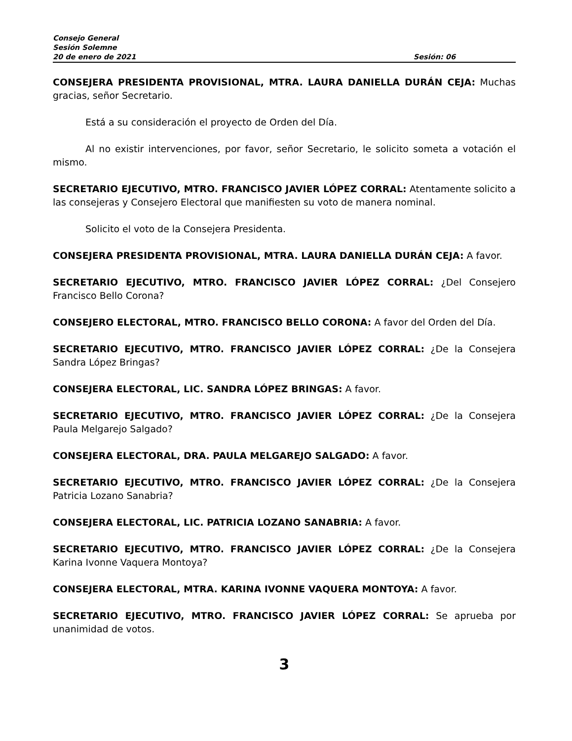Consejo General
Sesión Solemne
20 de enero de 2021 Sesión: 06
CONSEJERA PRESIDENTA PROVISIONAL, MTRA. LAURA DANIELLA DURÁN CEJA: Muchas gracias, señor Secretario.
Está a su consideración el proyecto de Orden del Día.
Al no existir intervenciones, por favor, señor Secretario, le solicito someta a votación el mismo.
SECRETARIO EJECUTIVO, MTRO. FRANCISCO JAVIER LÓPEZ CORRAL: Atentamente solicito a las consejeras y Consejero Electoral que manifiesten su voto de manera nominal.
Solicito el voto de la Consejera Presidenta.
CONSEJERA PRESIDENTA PROVISIONAL, MTRA. LAURA DANIELLA DURÁN CEJA: A favor.
SECRETARIO EJECUTIVO, MTRO. FRANCISCO JAVIER LÓPEZ CORRAL: ¿Del Consejero Francisco Bello Corona?
CONSEJERO ELECTORAL, MTRO. FRANCISCO BELLO CORONA: A favor del Orden del Día.
SECRETARIO EJECUTIVO, MTRO. FRANCISCO JAVIER LÓPEZ CORRAL: ¿De la Consejera Sandra López Bringas?
CONSEJERA ELECTORAL, LIC. SANDRA LÓPEZ BRINGAS: A favor.
SECRETARIO EJECUTIVO, MTRO. FRANCISCO JAVIER LÓPEZ CORRAL: ¿De la Consejera Paula Melgarejo Salgado?
CONSEJERA ELECTORAL, DRA. PAULA MELGAREJO SALGADO: A favor.
SECRETARIO EJECUTIVO, MTRO. FRANCISCO JAVIER LÓPEZ CORRAL: ¿De la Consejera Patricia Lozano Sanabria?
CONSEJERA ELECTORAL, LIC. PATRICIA LOZANO SANABRIA: A favor.
SECRETARIO EJECUTIVO, MTRO. FRANCISCO JAVIER LÓPEZ CORRAL: ¿De la Consejera Karina Ivonne Vaquera Montoya?
CONSEJERA ELECTORAL, MTRA. KARINA IVONNE VAQUERA MONTOYA: A favor.
SECRETARIO EJECUTIVO, MTRO. FRANCISCO JAVIER LÓPEZ CORRAL: Se aprueba por unanimidad de votos.
3